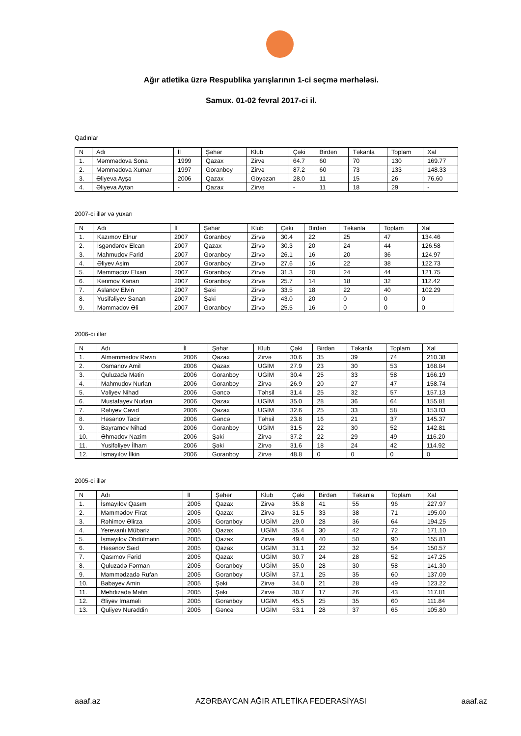Ağır atletika üzrə Respublika yarışlarının 1-ci seçmə mərhələsi.
Samux. 01-02 fevral 2017-ci il.
Qadınlar
| N | Adı | İl | Şəhər | Klub | Çəki | Birdən | Təkanla | Toplam | Xal |
| --- | --- | --- | --- | --- | --- | --- | --- | --- | --- |
| 1. | Məmmədova Sona | 1999 | Qazax | Zirvə | 64.7 | 60 | 70 | 130 | 169.77 |
| 2. | Məmmədova Xumar | 1997 | Goranboy | Zirvə | 87.2 | 60 | 73 | 133 | 148.33 |
| 3. | Əliyeva Ayşə | 2006 | Qazax | Göyəzən | 28.0 | 11 | 15 | 26 | 76.60 |
| 4. | Əliyeva Aytən | - | Qazax | Zirvə | - | 11 | 18 | 29 | - |
2007-ci illər və yuxarı
| N | Adı | İl | Şəhər | Klub | Çəki | Birdən | Təkanla | Toplam | Xal |
| --- | --- | --- | --- | --- | --- | --- | --- | --- | --- |
| 1. | Kazımov Elnur | 2007 | Goranboy | Zirvə | 30.4 | 22 | 25 | 47 | 134.46 |
| 2. | İsgəndərov Elcan | 2007 | Qazax | Zirvə | 30.3 | 20 | 24 | 44 | 126.58 |
| 3. | Mahmudov Fərid | 2007 | Goranboy | Zirvə | 26.1 | 16 | 20 | 36 | 124.97 |
| 4. | Əliyev Asim | 2007 | Goranboy | Zirvə | 27.6 | 16 | 22 | 38 | 122.73 |
| 5. | Məmmədov Elxan | 2007 | Goranboy | Zirvə | 31.3 | 20 | 24 | 44 | 121.75 |
| 6. | Kərimov Kənan | 2007 | Goranboy | Zirvə | 25.7 | 14 | 18 | 32 | 112.42 |
| 7. | Aslanov Elvin | 2007 | Şəki | Zirvə | 33.5 | 18 | 22 | 40 | 102.29 |
| 8. | Yusifəliyev Sənan | 2007 | Şəki | Zirvə | 43.0 | 20 | 0 | 0 | 0 |
| 9. | Məmmədov Əli | 2007 | Goranboy | Zirvə | 25.5 | 16 | 0 | 0 | 0 |
2006-cı illər
| N | Adı | İl | Şəhər | Klub | Çəki | Birdən | Təkanla | Toplam | Xal |
| --- | --- | --- | --- | --- | --- | --- | --- | --- | --- |
| 1. | Alməmmədov Ravin | 2006 | Qazax | Zirvə | 30.6 | 35 | 39 | 74 | 210.38 |
| 2. | Osmanov Amil | 2006 | Qazax | UGİM | 27.9 | 23 | 30 | 53 | 168.84 |
| 3. | Quluzadə Mətin | 2006 | Goranboy | UGİM | 30.4 | 25 | 33 | 58 | 166.19 |
| 4. | Mahmudov Nurlan | 2006 | Goranboy | Zirvə | 26.9 | 20 | 27 | 47 | 158.74 |
| 5. | Vəliyev Nihad | 2006 | Gəncə | Təhsil | 31.4 | 25 | 32 | 57 | 157.13 |
| 6. | Mustafayev Nurlan | 2006 | Qazax | UGİM | 35.0 | 28 | 36 | 64 | 155.81 |
| 7. | Rəfiyev Cavid | 2006 | Qazax | UGİM | 32.6 | 25 | 33 | 58 | 153.03 |
| 8. | Həsənov Tacir | 2006 | Gəncə | Təhsil | 23.8 | 16 | 21 | 37 | 145.37 |
| 9. | Bayramov Nihad | 2006 | Goranboy | UGİM | 31.5 | 22 | 30 | 52 | 142.81 |
| 10. | Əhmədov Nazim | 2006 | Şəki | Zirvə | 37.2 | 22 | 29 | 49 | 116.20 |
| 11. | Yusifəliyev İlham | 2006 | Şəki | Zirvə | 31.6 | 18 | 24 | 42 | 114.92 |
| 12. | İsmayılov İlkin | 2006 | Goranboy | Zirvə | 48.8 | 0 | 0 | 0 | 0 |
2005-ci illər
| N | Adı | İl | Şəhər | Klub | Çəki | Birdən | Təkanla | Toplam | Xal |
| --- | --- | --- | --- | --- | --- | --- | --- | --- | --- |
| 1. | İsmayılov Qasım | 2005 | Qazax | Zirvə | 35.8 | 41 | 55 | 96 | 227.97 |
| 2. | Məmmədov Firat | 2005 | Qazax | Zirvə | 31.5 | 33 | 38 | 71 | 195.00 |
| 3. | Rəhimov Əlirza | 2005 | Goranboy | UGİM | 29.0 | 28 | 36 | 64 | 194.25 |
| 4. | Yerevanlı Mübariz | 2005 | Qazax | UGİM | 35.4 | 30 | 42 | 72 | 171.10 |
| 5. | İsmayılov Əbdülmətin | 2005 | Qazax | Zirvə | 49.4 | 40 | 50 | 90 | 155.81 |
| 6. | Həsənov Səid | 2005 | Qazax | UGİM | 31.1 | 22 | 32 | 54 | 150.57 |
| 7. | Qasımov Fərid | 2005 | Qazax | UGİM | 30.7 | 24 | 28 | 52 | 147.25 |
| 8. | Quluzadə Fərman | 2005 | Goranboy | UGİM | 35.0 | 28 | 30 | 58 | 141.30 |
| 9. | Məmmədzadə Rufan | 2005 | Goranboy | UGİM | 37.1 | 25 | 35 | 60 | 137.09 |
| 10. | Babayev Amin | 2005 | Şəki | Zirvə | 34.0 | 21 | 28 | 49 | 123.22 |
| 11. | Mehdizadə Mətin | 2005 | Şəki | Zirvə | 30.7 | 17 | 26 | 43 | 117.81 |
| 12. | Əliyev İmaməli | 2005 | Goranboy | UGİM | 45.5 | 25 | 35 | 60 | 111.84 |
| 13. | Quliyev Nurəddin | 2005 | Gəncə | UGİM | 53.1 | 28 | 37 | 65 | 105.80 |
aaaf.az AZƏRBAYCAN AĞIR ATLETİKA FEDERASİYASI aaaf.az